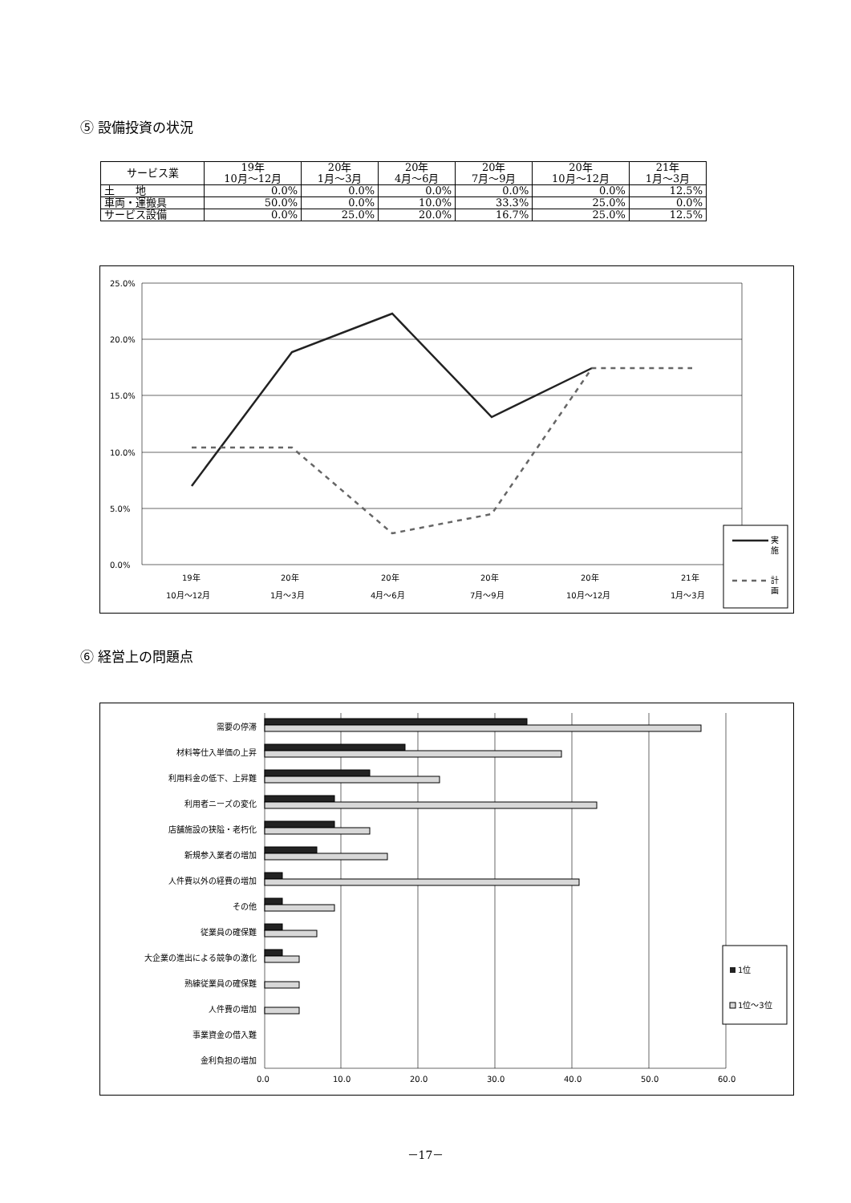⑤ 設備投資の状況
| サービス業 | 19年 10月～12月 | 20年 1月～3月 | 20年 4月～6月 | 20年 7月～9月 | 20年 10月～12月 | 21年 1月～3月 |
| --- | --- | --- | --- | --- | --- | --- |
| 土 地 | 0.0% | 0.0% | 0.0% | 0.0% | 0.0% | 12.5% |
| 車両・運搬具 | 50.0% | 0.0% | 10.0% | 33.3% | 25.0% | 0.0% |
| サービス設備 | 0.0% | 25.0% | 20.0% | 16.7% | 25.0% | 12.5% |
25.0%
20.0%
15.0%
10.0%
5.0%
0.0%
19年
20年
20年
20年
20年
21年
10月～12月
1月～3月
4月～6月
7月～9月
10月～12月
1月～3月
実
施
計
画
⑥ 経営上の問題点
需要の停滞
材料等仕入単価の上昇
利用料金の低下、上昇難
利用者ニーズの変化
店舗施設の狭隘・老朽化
新規参入業者の増加
人件費以外の経費の増加
その他
従業員の確保難
大企業の進出による競争の激化
熟練従業員の確保難
人件費の増加
事業資金の借入難
金利負担の増加
0.0
10.0
20.0
30.0
40.0
50.0
60.0
1位
1位～3位
－17－